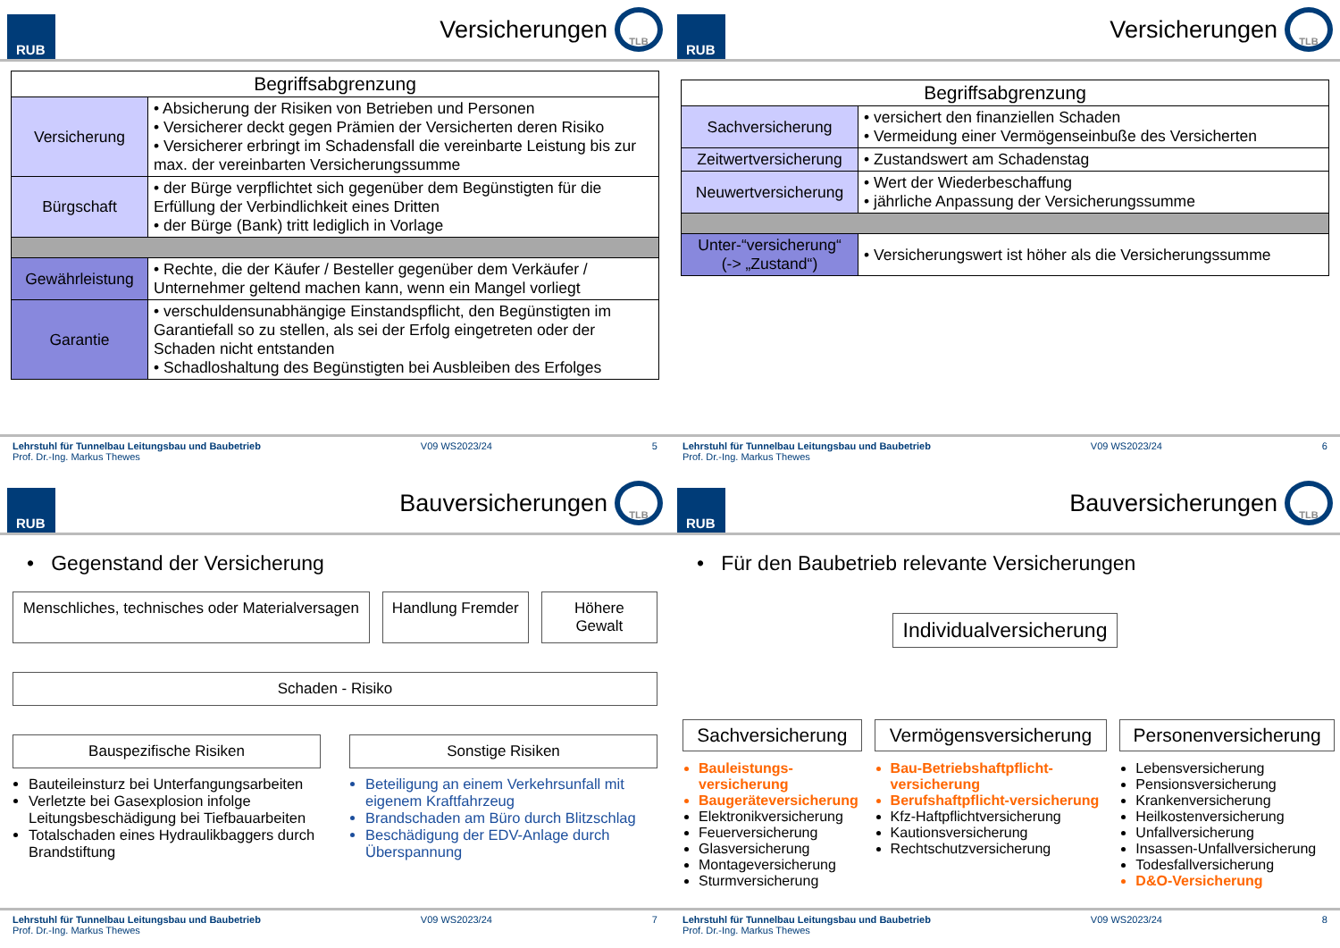RUB
Versicherungen
TLB
| Begriffsabgrenzung | |
| --- | --- |
| Versicherung | • Absicherung der Risiken von Betrieben und Personen • Versicherer deckt gegen Prämien der Versicherten deren Risiko • Versicherer erbringt im Schadensfall die vereinbarte Leistung bis zur max. der vereinbarten Versicherungssumme |
| Bürgschaft | • der Bürge verpflichtet sich gegenüber dem Begünstigten für die Erfüllung der Verbindlichkeit eines Dritten • der Bürge (Bank) tritt lediglich in Vorlage |
| Gewährleistung | • Rechte, die der Käufer / Besteller gegenüber dem Verkäufer / Unternehmer geltend machen kann, wenn ein Mangel vorliegt |
| Garantie | • verschuldensunabhängige Einstandspflicht, den Begünstigten im Garantiefall so zu stellen, als sei der Erfolg eingetreten oder der Schaden nicht entstanden • Schadloshaltung des Begünstigten bei Ausbleiben des Erfolges |
Lehrstuhl für Tunnelbau Leitungsbau und Baubetrieb
Prof. Dr.-Ing. Markus Thewes
V09 WS2023/24 5
RUB
Versicherungen
TLB
| Begriffsabgrenzung | |
| --- | --- |
| Sachversicherung | • versichert den finanziellen Schaden • Vermeidung einer Vermögenseinbuße des Versicherten |
| Zeitwertversicherung | • Zustandswert am Schadenstag |
| Neuwertversicherung | • Wert der Wiederbeschaffung • jährliche Anpassung der Versicherungssumme |
| Unter-“versicherung“ (-> „Zustand“) | • Versicherungswert ist höher als die Versicherungssumme |
Lehrstuhl für Tunnelbau Leitungsbau und Baubetrieb
Prof. Dr.-Ing. Markus Thewes
V09 WS2023/24 6
RUB
Bauversicherungen
TLB
• Gegenstand der Versicherung
Menschliches, technisches oder Materialversagen
Handlung Fremder Höhere Gewalt
Schaden - Risiko
Bauspezifische Risiken
Bauteileinsturz bei Unterfangungsarbeiten
Verletzte bei Gasexplosion infolge Leitungsbeschädigung bei Tiefbauarbeiten
Totalschaden eines Hydraulikbaggers durch Brandstiftung
Sonstige Risiken
Beteiligung an einem Verkehrsunfall mit eigenem Kraftfahrzeug
Brandschaden am Büro durch Blitzschlag
Beschädigung der EDV-Anlage durch Überspannung
Lehrstuhl für Tunnelbau Leitungsbau und Baubetrieb
Prof. Dr.-Ing. Markus Thewes
V09 WS2023/24 7
RUB
Bauversicherungen
TLB
• Für den Baubetrieb relevante Versicherungen
Individualversicherung
Sachversicherung
Bauleistungs-versicherung
Baugeräteversicherung
Elektronikversicherung
Feuerversicherung
Glasversicherung
Montageversicherung
Sturmversicherung
Vermögensversicherung
Bau-Betriebshaftpflicht-versicherung
Berufshaftpflicht-versicherung
Kfz-Haftpflichtversicherung
Kautionsversicherung
Rechtschutzversicherung
Personenversicherung
Lebensversicherung
Pensionsversicherung
Krankenversicherung
Heilkostenversicherung
Unfallversicherung
Insassen-Unfallversicherung
Todesfallversicherung
D&O-Versicherung
Lehrstuhl für Tunnelbau Leitungsbau und Baubetrieb
Prof. Dr.-Ing. Markus Thewes
V09 WS2023/24 8